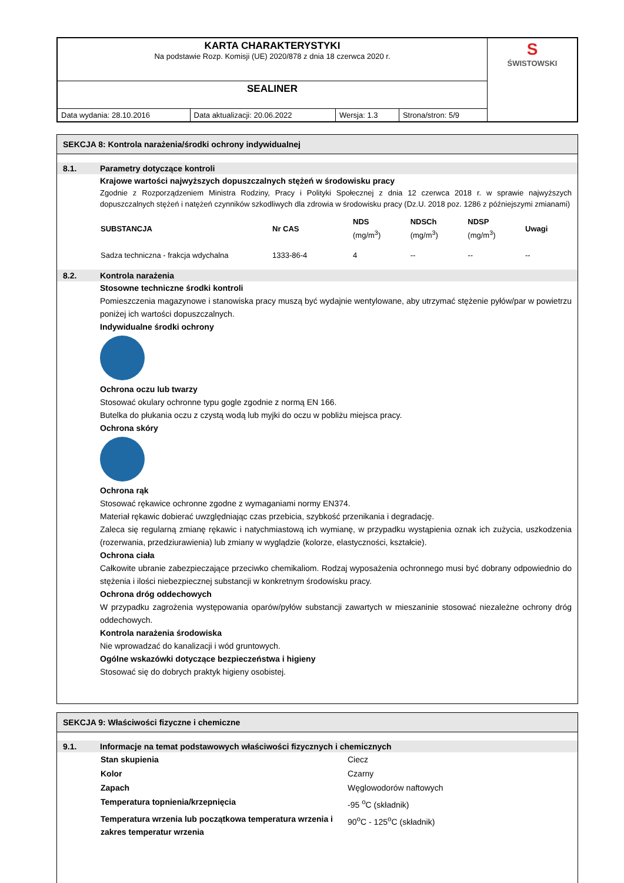| KARTA CHARAKTERYSTYKI Na podstawie Rozp. Komisji (UE) 2020/878 z dnia 18 czerwca 2020 r. | | | | S ŚWISTOWSKI |
| SEALINER | | | | |
| Data wydania: 28.10.2016 | Data aktualizacji: 20.06.2022 | Wersja: 1.3 | Strona/stron: 5/9 | |
SEKCJA 8: Kontrola narażenia/środki ochrony indywidualnej
8.1. Parametry dotyczące kontroli
Krajowe wartości najwyższych dopuszczalnych stężeń w środowisku pracy
Zgodnie z Rozporządzeniem Ministra Rodziny, Pracy i Polityki Społecznej z dnia 12 czerwca 2018 r. w sprawie najwyższych dopuszczalnych stężeń i natężeń czynników szkodliwych dla zdrowia w środowisku pracy (Dz.U. 2018 poz. 1286 z późniejszymi zmianami)
| SUBSTANCJA | Nr CAS | NDS (mg/m<sup>3</sup>) | NDSCh (mg/m<sup>3</sup>) | NDSP (mg/m<sup>3</sup>) | Uwagi |
| --- | --- | --- | --- | --- | --- |
| Sadza techniczna - frakcja wdychalna | 1333-86-4 | 4 | -- | -- | -- |
8.2. Kontrola narażenia
Stosowne techniczne środki kontroli
Pomieszczenia magazynowe i stanowiska pracy muszą być wydajnie wentylowane, aby utrzymać stężenie pyłów/par w powietrzu poniżej ich wartości dopuszczalnych.
Indywidualne środki ochrony
Ochrona oczu lub twarzy
Stosować okulary ochronne typu gogle zgodnie z normą EN 166.
Butelka do płukania oczu z czystą wodą lub myjki do oczu w pobliżu miejsca pracy.
Ochrona skóry
Ochrona rąk
Stosować rękawice ochronne zgodne z wymaganiami normy EN374.
Materiał rękawic dobierać uwzględniając czas przebicia, szybkość przenikania i degradację.
Zaleca się regularną zmianę rękawic i natychmiastową ich wymianę, w przypadku wystąpienia oznak ich zużycia, uszkodzenia (rozerwania, przedziurawienia) lub zmiany w wyglądzie (kolorze, elastyczności, kształcie).
Ochrona ciała
Całkowite ubranie zabezpieczające przeciwko chemikaliom. Rodzaj wyposażenia ochronnego musi być dobrany odpowiednio do stężenia i ilości niebezpiecznej substancji w konkretnym środowisku pracy.
Ochrona dróg oddechowych
W przypadku zagrożenia występowania oparów/pyłów substancji zawartych w mieszaninie stosować niezależne ochrony dróg oddechowych.
Kontrola narażenia środowiska
Nie wprowadzać do kanalizacji i wód gruntowych.
Ogólne wskazówki dotyczące bezpieczeństwa i higieny
Stosować się do dobrych praktyk higieny osobistej.
SEKCJA 9: Właściwości fizyczne i chemiczne
9.1. Informacje na temat podstawowych właściwości fizycznych i chemicznych
| Stan skupienia | Ciecz |
| Kolor | Czarny |
| Zapach | Węglowodorów naftowych |
| Temperatura topnienia/krzepnięcia | -95 <sup>o</sup>C (składnik) |
| Temperatura wrzenia lub początkowa temperatura wrzenia i zakres temperatur wrzenia | 90<sup>o</sup>C - 125<sup>o</sup>C (składnik) |